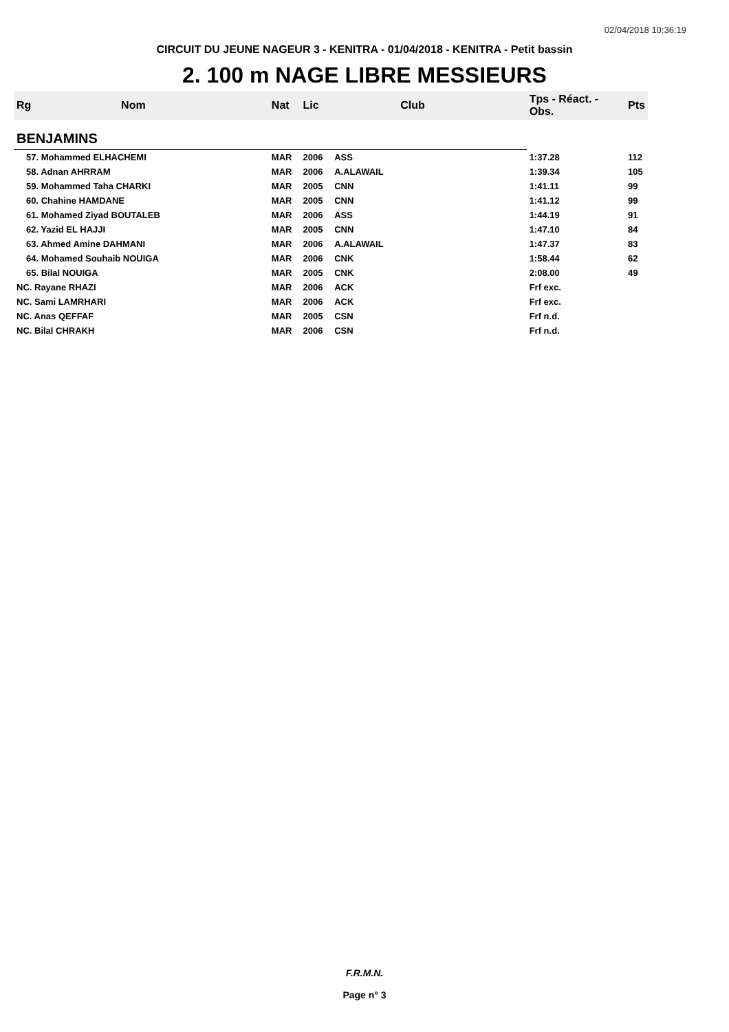02/04/2018 10:36:19
CIRCUIT DU JEUNE NAGEUR 3 - KENITRA - 01/04/2018 - KENITRA - Petit bassin
2. 100 m NAGE LIBRE MESSIEURS
| Rg | Nom | Nat | Lic | Club | Tps - Réact. - Obs. | Pts |
| --- | --- | --- | --- | --- | --- | --- |
| BENJAMINS | | | | | | |
| 57. Mohammed ELHACHEMI | | MAR | 2006 | ASS | 1:37.28 | 112 |
| 58. Adnan AHRRAM | | MAR | 2006 | A.ALAWAIL | 1:39.34 | 105 |
| 59. Mohammed Taha CHARKI | | MAR | 2005 | CNN | 1:41.11 | 99 |
| 60. Chahine HAMDANE | | MAR | 2005 | CNN | 1:41.12 | 99 |
| 61. Mohamed Ziyad BOUTALEB | | MAR | 2006 | ASS | 1:44.19 | 91 |
| 62. Yazid EL HAJJI | | MAR | 2005 | CNN | 1:47.10 | 84 |
| 63. Ahmed Amine DAHMANI | | MAR | 2006 | A.ALAWAIL | 1:47.37 | 83 |
| 64. Mohamed Souhaib NOUIGA | | MAR | 2006 | CNK | 1:58.44 | 62 |
| 65. Bilal NOUIGA | | MAR | 2005 | CNK | 2:08.00 | 49 |
| NC. Rayane RHAZI | | MAR | 2006 | ACK | Frf exc. | |
| NC. Sami LAMRHARI | | MAR | 2006 | ACK | Frf exc. | |
| NC. Anas QEFFAF | | MAR | 2005 | CSN | Frf n.d. | |
| NC. Bilal CHRAKH | | MAR | 2006 | CSN | Frf n.d. | |
F.R.M.N.
Page n° 3